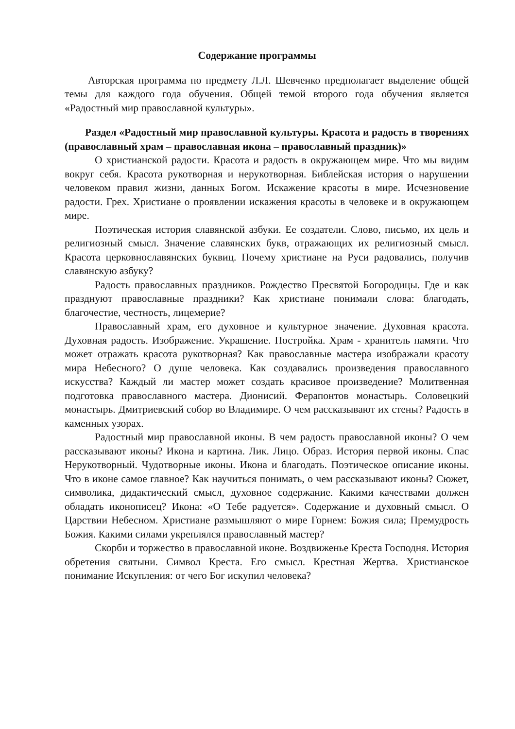Содержание программы
Авторская программа по предмету Л.Л. Шевченко предполагает выделение общей темы для каждого года обучения. Общей темой второго года обучения является «Радостный мир православной культуры».
Раздел «Радостный мир православной культуры. Красота и радость в творениях (православный храм – православная икона – православный праздник)»
О христианской радости. Красота и радость в окружающем мире. Что мы видим вокруг себя. Красота рукотворная и нерукотворная. Библейская история о нарушении человеком правил жизни, данных Богом. Искажение красоты в мире. Исчезновение радости. Грех. Христиане о проявлении искажения красоты в человеке и в окружающем мире.
Поэтическая история славянской азбуки. Ее создатели. Слово, письмо, их цель и религиозный смысл. Значение славянских букв, отражающих их религиозный смысл. Красота церковнославянских буквиц. Почему христиане на Руси радовались, получив славянскую азбуку?
Радость православных праздников. Рождество Пресвятой Богородицы. Где и как празднуют православные праздники? Как христиане понимали слова: благодать, благочестие, честность, лицемерие?
Православный храм, его духовное и культурное значение. Духовная красота. Духовная радость. Изображение. Украшение. Постройка. Храм - хранитель памяти. Что может отражать красота рукотворная? Как православные мастера изображали красоту мира Небесного? О душе человека. Как создавались произведения православного искусства? Каждый ли мастер может создать красивое произведение? Молитвенная подготовка православного мастера. Дионисий. Ферапонтов монастырь. Соловецкий монастырь. Дмитриевский собор во Владимире. О чем рассказывают их стены? Радость в каменных узорах.
Радостный мир православной иконы. В чем радость православной иконы? О чем рассказывают иконы? Икона и картина. Лик. Лицо. Образ. История первой иконы. Спас Нерукотворный. Чудотворные иконы. Икона и благодать. Поэтическое описание иконы. Что в иконе самое главное? Как научиться понимать, о чем рассказывают иконы? Сюжет, символика, дидактический смысл, духовное содержание. Какими качествами должен обладать иконописец? Икона: «О Тебе радуется». Содержание и духовный смысл. О Царствии Небесном. Христиане размышляют о мире Горнем: Божия сила; Премудрость Божия. Какими силами укреплялся православный мастер?
Скорби и торжество в православной иконе. Воздвиженье Креста Господня. История обретения святыни. Символ Креста. Его смысл. Крестная Жертва. Христианское понимание Искупления: от чего Бог искупил человека?